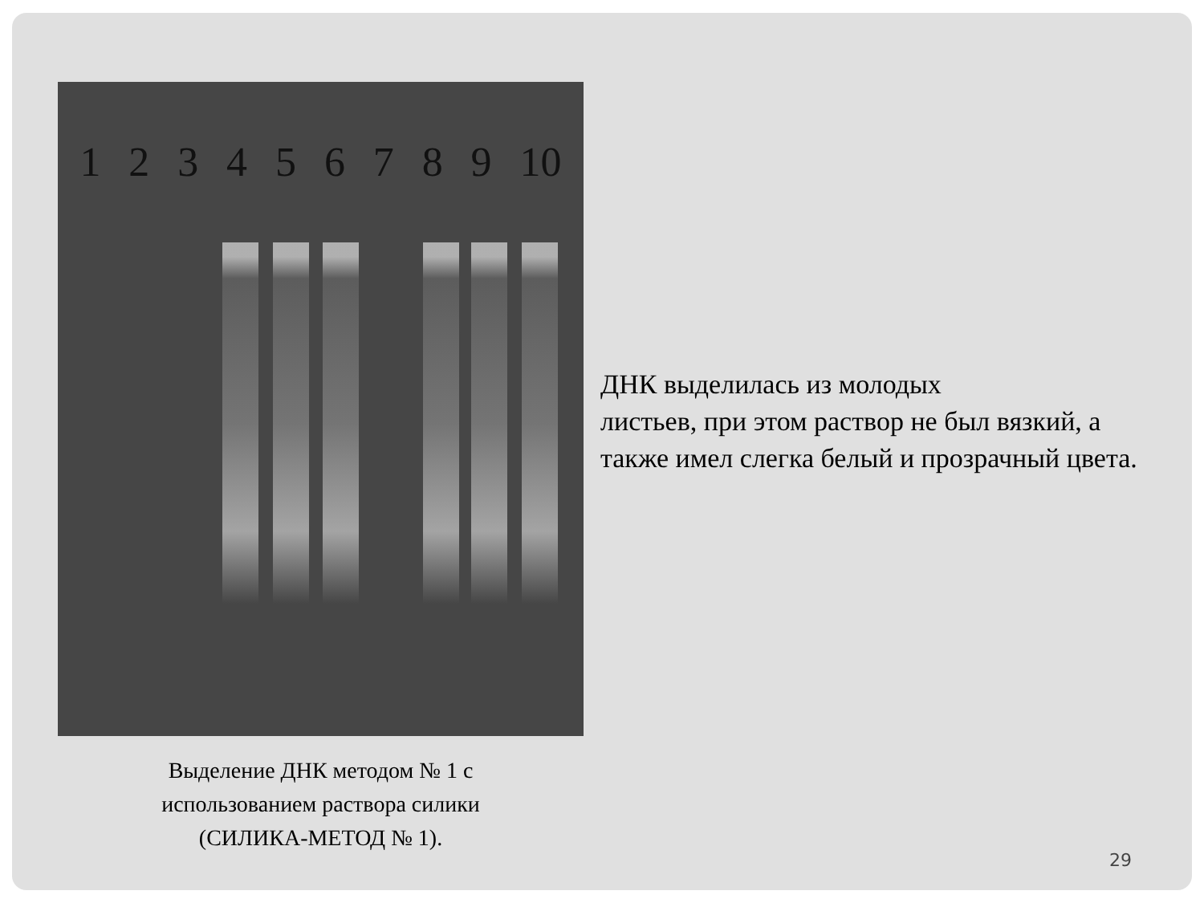1 2 3 4 5 6 7 8 9 10
Выделение ДНК методом № 1 с
использованием раствора силики
(СИЛИКА-МЕТОД № 1).
ДНК выделилась из молодых
листьев, при этом раствор не был вязкий, а также имел слегка белый и прозрачный цвета.
29